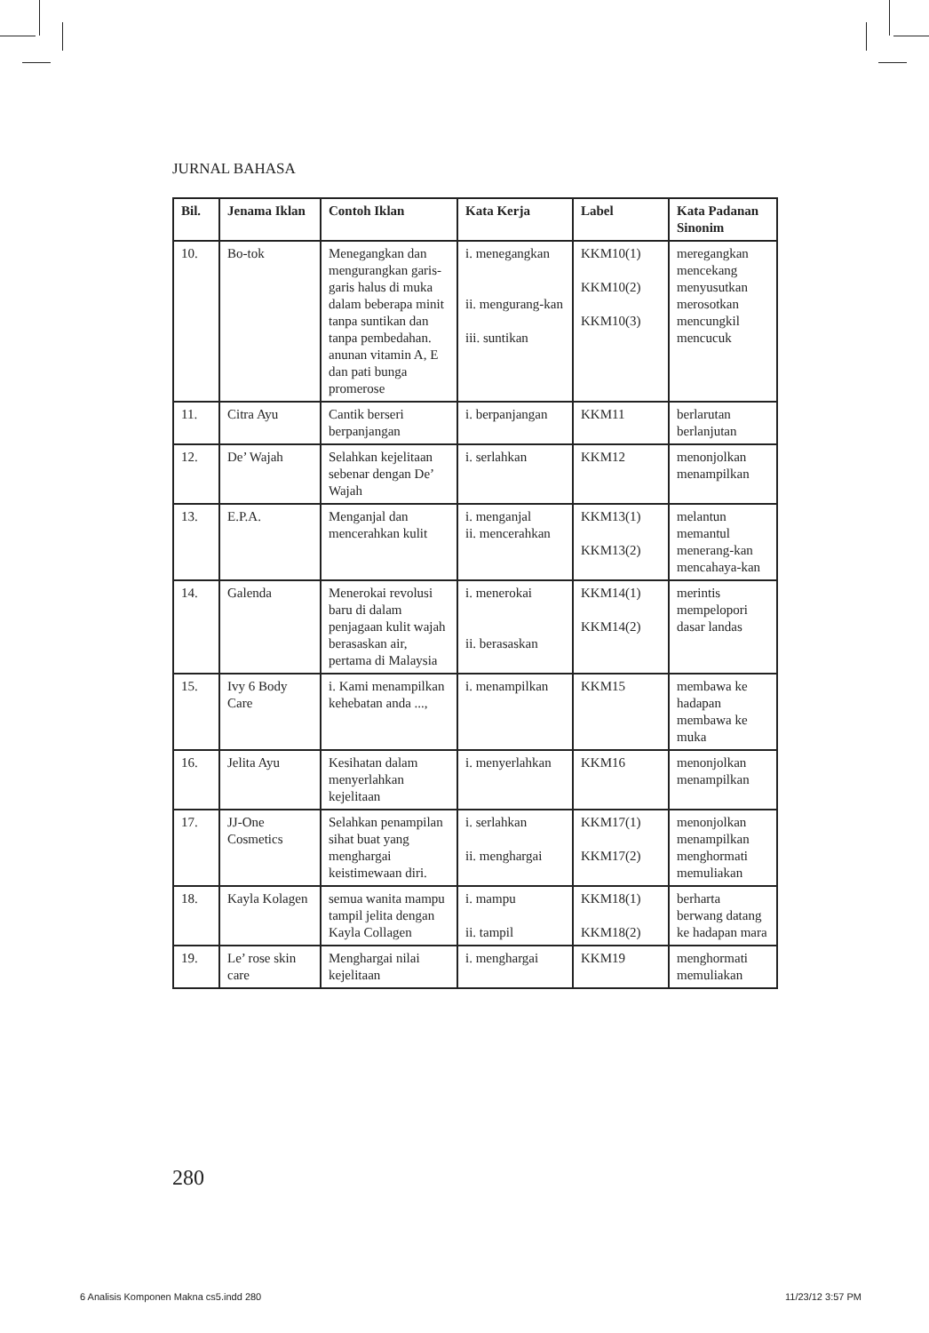JURNAL BAHASA
| Bil. | Jenama Iklan | Contoh Iklan | Kata Kerja | Label | Kata Padanan Sinonim |
| --- | --- | --- | --- | --- | --- |
| 10. | Bo-tok | Menegangkan dan mengurangkan garis-garis halus di muka dalam beberapa minit tanpa suntikan dan tanpa pembedahan. anunan vitamin A, E dan pati bunga promerose | i. menegangkan ii. mengurang-kan iii. suntikan | KKM10(1) KKM10(2) KKM10(3) | meregangkan mencekang menyusutkan merosotkan mencungkil mencucuk |
| 11. | Citra Ayu | Cantik berseri berpanjangan | i. berpanjangan | KKM11 | berlarutan berlanjutan |
| 12. | De’ Wajah | Selahkan kejelitaan sebenar dengan De’ Wajah | i. serlahkan | KKM12 | menonjolkan menampilkan |
| 13. | E.P.A. | Menganjal dan mencerahkan kulit | i. menganjal ii. mencerahkan | KKM13(1) KKM13(2) | melantun memantul menerang-kan mencahaya-kan |
| 14. | Galenda | Menerokai revolusi baru di dalam penjagaan kulit wajah berasaskan air, pertama di Malaysia | i. menerokai ii. berasaskan | KKM14(1) KKM14(2) | merintis mempelopori dasar landas |
| 15. | Ivy 6 Body Care | i. Kami menampilkan kehebatan anda ..., | i. menampilkan | KKM15 | membawa ke hadapan membawa ke muka |
| 16. | Jelita Ayu | Kesihatan dalam menyerlahkan kejelitaan | i. menyerlahkan | KKM16 | menonjolkan menampilkan |
| 17. | JJ-One Cosmetics | Selahkan penampilan sihat buat yang menghargai keistimewaan diri. | i. serlahkan ii. menghargai | KKM17(1) KKM17(2) | menonjolkan menampilkan menghormati memuliakan |
| 18. | Kayla Kolagen | semua wanita mampu tampil jelita dengan Kayla Collagen | i. mampu ii. tampil | KKM18(1) KKM18(2) | berharta berwang datang ke hadapan mara |
| 19. | Le’ rose skin care | Menghargai nilai kejelitaan | i. menghargai | KKM19 | menghormati memuliakan |
280
6 Analisis Komponen Makna cs5.indd 280 11/23/12 3:57 PM